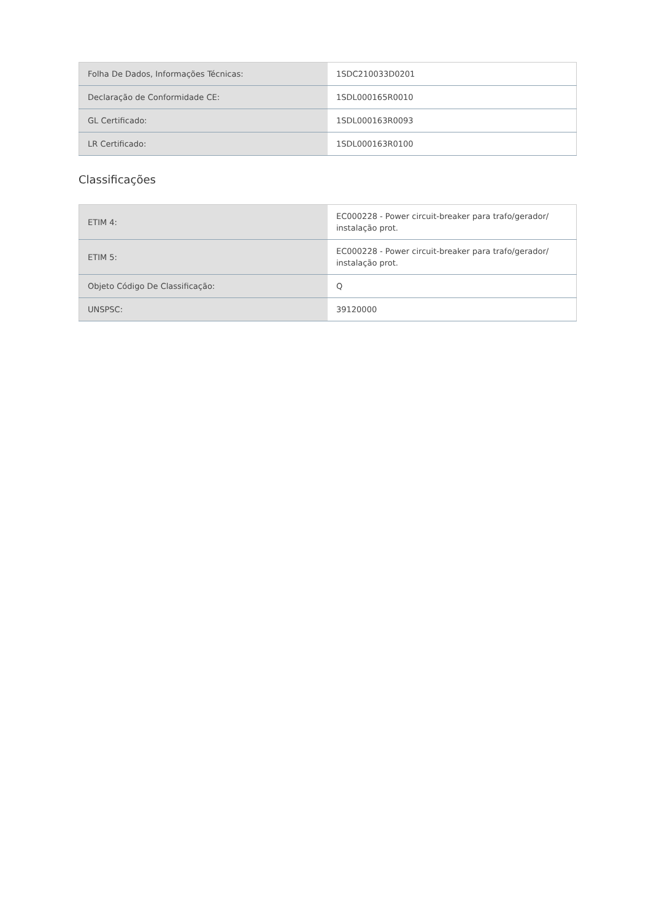| Folha De Dados, Informações Técnicas: | 1SDC210033D0201 |
| Declaração de Conformidade CE: | 1SDL000165R0010 |
| GL Certificado: | 1SDL000163R0093 |
| LR Certificado: | 1SDL000163R0100 |
Classificações
| ETIM 4: | EC000228 - Power circuit-breaker para trafo/gerador/ instalação prot. |
| ETIM 5: | EC000228 - Power circuit-breaker para trafo/gerador/ instalação prot. |
| Objeto Código De Classificação: | Q |
| UNSPSC: | 39120000 |